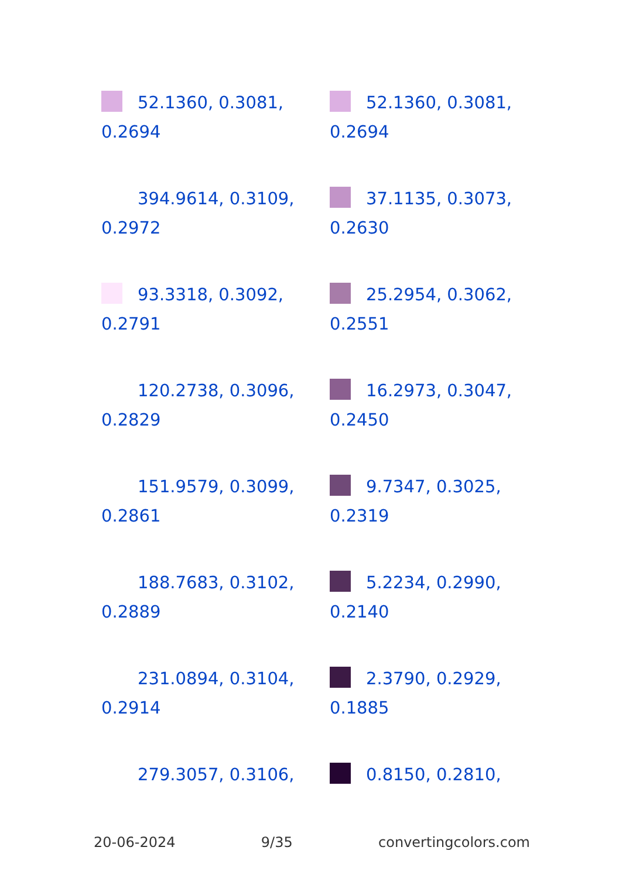52.1360, 0.3081, 0.2694
52.1360, 0.3081, 0.2694
394.9614, 0.3109, 0.2972
37.1135, 0.3073, 0.2630
93.3318, 0.3092, 0.2791
25.2954, 0.3062, 0.2551
120.2738, 0.3096, 0.2829
16.2973, 0.3047, 0.2450
151.9579, 0.3099, 0.2861
9.7347, 0.3025, 0.2319
188.7683, 0.3102, 0.2889
5.2234, 0.2990, 0.2140
231.0894, 0.3104, 0.2914
2.3790, 0.2929, 0.1885
279.3057, 0.3106,
0.8150, 0.2810,
20-06-2024 9/35 convertingcolors.com